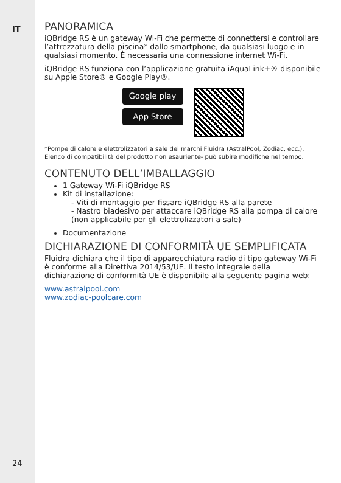IT
PANORAMICA
iQBridge RS è un gateway Wi-Fi che permette di connettersi e controllare l’attrezzatura della piscina* dallo smartphone, da qualsiasi luogo e in qualsiasi momento. È necessaria una connessione internet Wi-Fi.
iQBridge RS funziona con l’applicazione gratuita iAquaLink+® disponibile su Apple Store® e Google Play®.
Google play
App Store
*Pompe di calore e elettrolizzatori a sale dei marchi Fluidra (AstralPool, Zodiac, ecc.). Elenco di compatibilità del prodotto non esauriente- può subire modifiche nel tempo.
CONTENUTO DELL’IMBALLAGGIO
1 Gateway Wi-Fi iQBridge RS
Kit di installazione:
- Viti di montaggio per fissare iQBridge RS alla parete
- Nastro biadesivo per attaccare iQBridge RS alla pompa di calore (non applicabile per gli elettrolizzatori a sale)
Documentazione
DICHIARAZIONE DI CONFORMITÀ UE SEMPLIFICATA
Fluidra dichiara che il tipo di apparecchiatura radio di tipo gateway Wi-Fi è conforme alla Direttiva 2014/53/UE. Il testo integrale della dichiarazione di conformità UE è disponibile alla seguente pagina web:
www.astralpool.com
www.zodiac-poolcare.com
24